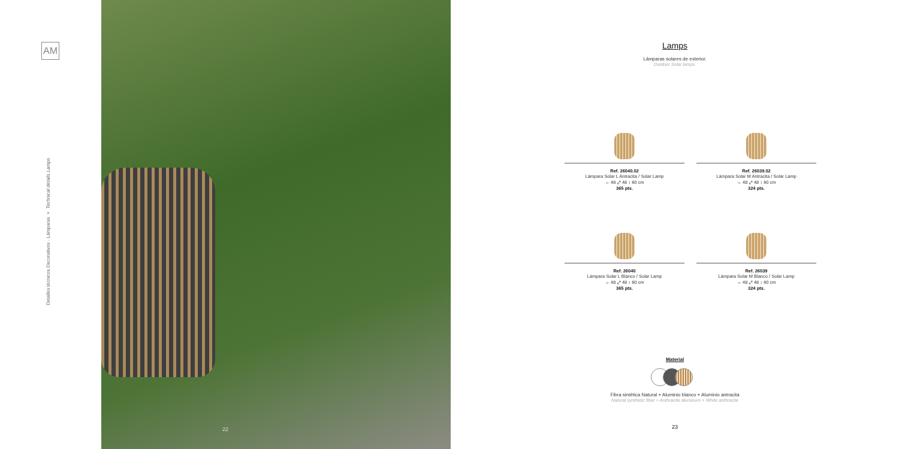AM
Detalles técnicos Decorativos · Lámparas × Technical details Lamps
22
Lamps
Lámparas solares de exterior.
Outdoor Solar lamps.
Ref. 26040.02
Lámpara Solar L Antracita / Solar Lamp
↔ 48 ⤢ 48 ↕ 60 cm
365 pts.
Ref. 26039.02
Lámpara Solar M Antracita / Solar Lamp
↔ 48 ⤢ 48 ↕ 60 cm
324 pts.
Ref. 26040
Lámpara Solar L Blanco / Solar Lamp
↔ 48 ⤢ 48 ↕ 60 cm
365 pts.
Ref. 26039
Lámpara Solar M Blanco / Solar Lamp
↔ 48 ⤢ 48 ↕ 60 cm
324 pts.
Material
Fibra sintética Natural + Aluminio blanco + Aluminio antracita
Natural synthetic fiber + Anthracite aluminum + White anthracite
23